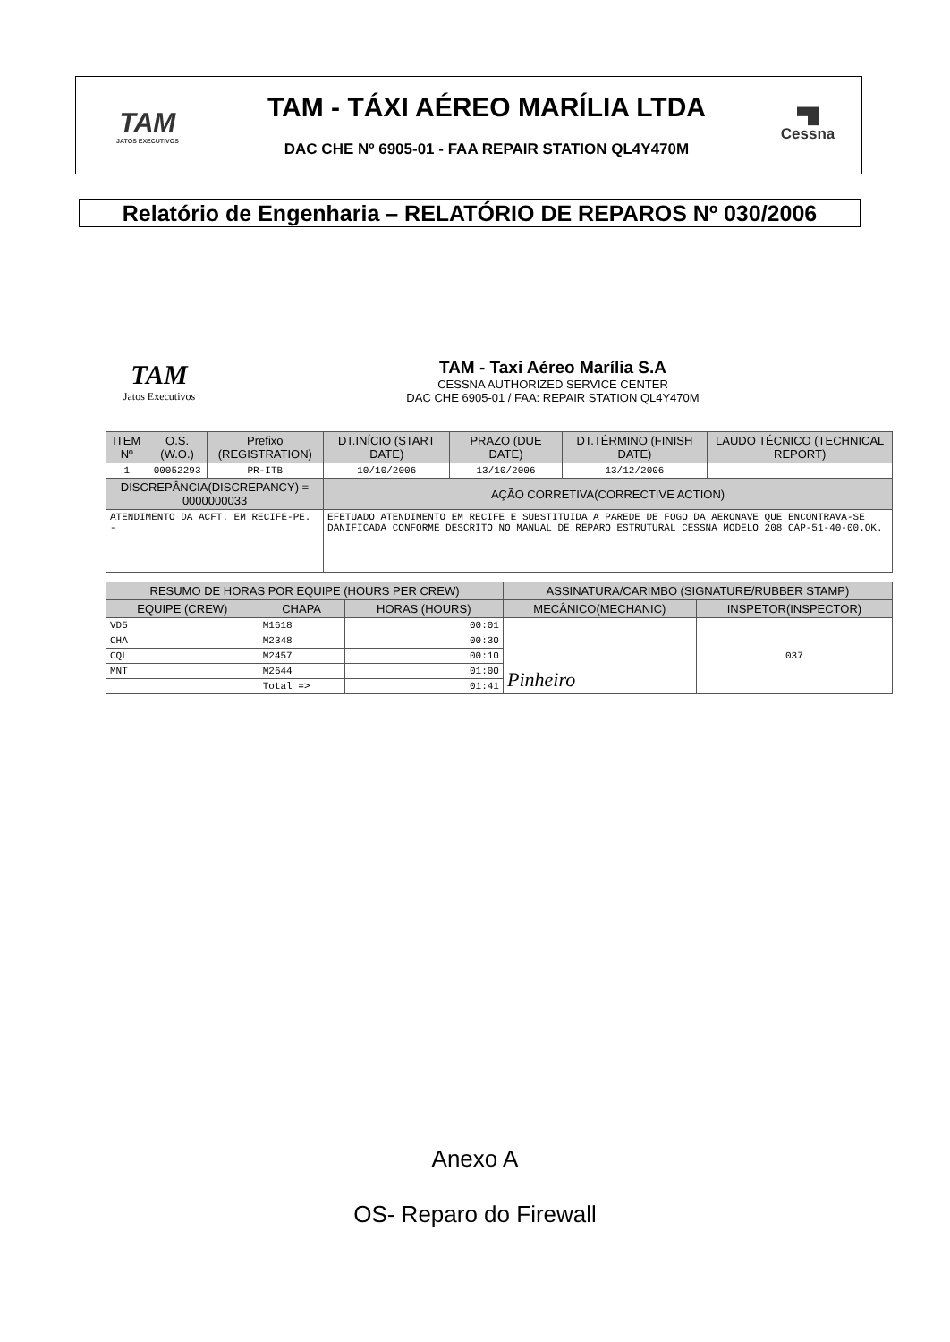TAM
JATOS EXECUTIVOS
TAM - TÁXI AÉREO MARÍLIA LTDA
DAC CHE Nº 6905-01 - FAA REPAIR STATION QL4Y470M
▀█
Cessna
Relatório de Engenharia – RELATÓRIO DE REPAROS Nº 030/2006
TAM
Jatos Executivos
TAM - Taxi Aéreo Marília S.A
CESSNA AUTHORIZED SERVICE CENTER
DAC CHE 6905-01 / FAA: REPAIR STATION QL4Y470M
| ITEM Nº | O.S.(W.O.) | Prefixo (REGISTRATION) | DT.INÍCIO (START DATE) | PRAZO (DUE DATE) | DT.TÉRMINO (FINISH DATE) | LAUDO TÉCNICO (TECHNICAL REPORT) |
| --- | --- | --- | --- | --- | --- | --- |
| 1 | 00052293 | PR-ITB | 10/10/2006 | 13/10/2006 | 13/12/2006 | |
| DISCREPÂNCIA(DISCREPANCY) = 0000000033 | | | AÇÃO CORRETIVA(CORRECTIVE ACTION) | | | |
| ATENDIMENTO DA ACFT. EM RECIFE-PE. - | | | EFETUADO ATENDIMENTO EM RECIFE E SUBSTITUIDA A PAREDE DE FOGO DA AERONAVE QUE ENCONTRAVA-SE DANIFICADA CONFORME DESCRITO NO MANUAL DE REPARO ESTRUTURAL CESSNA MODELO 208 CAP-51-40-00.OK. | | | |
| RESUMO DE HORAS POR EQUIPE (HOURS PER CREW) | | | ASSINATURA/CARIMBO (SIGNATURE/RUBBER STAMP) | |
| --- | --- | --- | --- | --- |
| EQUIPE (CREW) | CHAPA | HORAS (HOURS) | MECÂNICO(MECHANIC) | INSPETOR(INSPECTOR) |
| VD5 | M1618 | 00:01 | Pinheiro | 037 |
| CHA | M2348 | 00:30 | | |
| CQL | M2457 | 00:10 | | |
| MNT | M2644 | 01:00 | | |
| | Total => | 01:41 | | |
Anexo A
OS- Reparo do Firewall